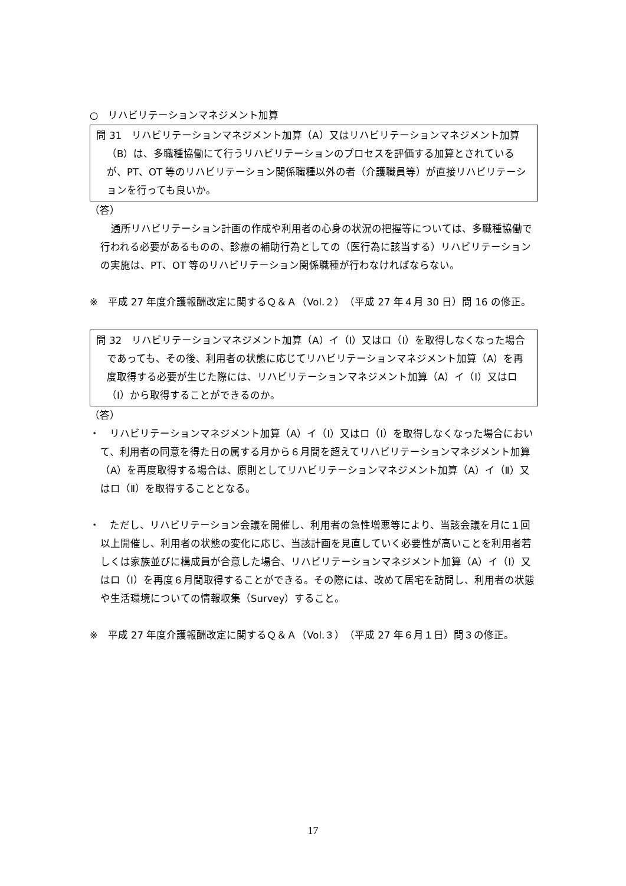○　リハビリテーションマネジメント加算
問 31　リハビリテーションマネジメント加算（A）又はリハビリテーションマネジメント加算（B）は、多職種協働にて行うリハビリテーションのプロセスを評価する加算とされているが、PT、OT 等のリハビリテーション関係職種以外の者（介護職員等）が直接リハビリテーションを行っても良いか。
（答）
通所リハビリテーション計画の作成や利用者の心身の状況の把握等については、多職種協働で行われる必要があるものの、診療の補助行為としての（医行為に該当する）リハビリテーションの実施は、PT、OT 等のリハビリテーション関係職種が行わなければならない。
※　平成 27 年度介護報酬改定に関するＱ＆Ａ（Vol.２）（平成 27 年４月 30 日）問 16 の修正。
問 32　リハビリテーションマネジメント加算（A）イ（Ⅰ）又はロ（Ⅰ）を取得しなくなった場合であっても、その後、利用者の状態に応じてリハビリテーションマネジメント加算（A）を再度取得する必要が生じた際には、リハビリテーションマネジメント加算（A）イ（Ⅰ）又はロ（Ⅰ）から取得することができるのか。
（答）
・　リハビリテーションマネジメント加算（A）イ（Ⅰ）又はロ（Ⅰ）を取得しなくなった場合において、利用者の同意を得た日の属する月から６月間を超えてリハビリテーションマネジメント加算（A）を再度取得する場合は、原則としてリハビリテーションマネジメント加算（A）イ（Ⅱ）又はロ（Ⅱ）を取得することとなる。
・　ただし、リハビリテーション会議を開催し、利用者の急性増悪等により、当該会議を月に１回以上開催し、利用者の状態の変化に応じ、当該計画を見直していく必要性が高いことを利用者若しくは家族並びに構成員が合意した場合、リハビリテーションマネジメント加算（A）イ（Ⅰ）又はロ（Ⅰ）を再度６月間取得することができる。その際には、改めて居宅を訪問し、利用者の状態や生活環境についての情報収集（Survey）すること。
※　平成 27 年度介護報酬改定に関するＱ＆Ａ（Vol.３）（平成 27 年６月１日）問３の修正。
17